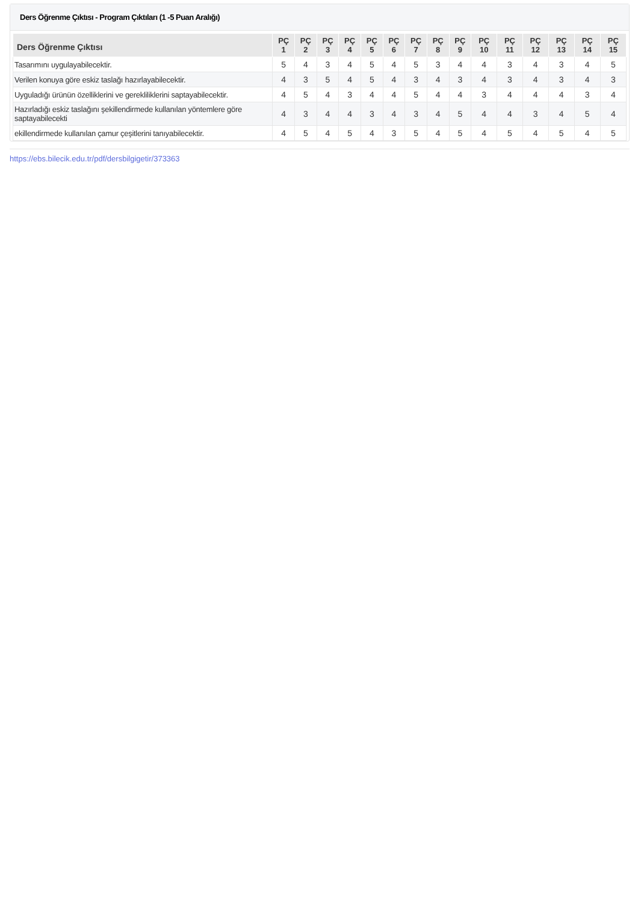Ders Öğrenme Çıktısı - Program Çıktıları (1 -5 Puan Aralığı)
| Ders Öğrenme Çıktısı | PÇ 1 | PÇ 2 | PÇ 3 | PÇ 4 | PÇ 5 | PÇ 6 | PÇ 7 | PÇ 8 | PÇ 9 | PÇ 10 | PÇ 11 | PÇ 12 | PÇ 13 | PÇ 14 | PÇ 15 |
| --- | --- | --- | --- | --- | --- | --- | --- | --- | --- | --- | --- | --- | --- | --- | --- |
| Tasarımını uygulayabilecektir. | 5 | 4 | 3 | 4 | 5 | 4 | 5 | 3 | 4 | 4 | 3 | 4 | 3 | 4 | 5 |
| Verilen konuya göre eskiz taslağı hazırlayabilecektir. | 4 | 3 | 5 | 4 | 5 | 4 | 3 | 4 | 3 | 4 | 3 | 4 | 3 | 4 | 3 |
| Uyguladığı ürünün özelliklerini ve gerekliliklerini saptayabilecektir. | 4 | 5 | 4 | 3 | 4 | 4 | 5 | 4 | 4 | 3 | 4 | 4 | 4 | 3 | 4 |
| Hazırladığı eskiz taslağını şekillendirmede kullanılan yöntemlere göre saptayabilecekti | 4 | 3 | 4 | 4 | 3 | 4 | 3 | 4 | 5 | 4 | 4 | 3 | 4 | 5 | 4 |
| ekillendirmede kullanılan çamur çeşitlerini tanıyabilecektir. | 4 | 5 | 4 | 5 | 4 | 3 | 5 | 4 | 5 | 4 | 5 | 4 | 5 | 4 | 5 |
https://ebs.bilecik.edu.tr/pdf/dersbilgigetir/373363